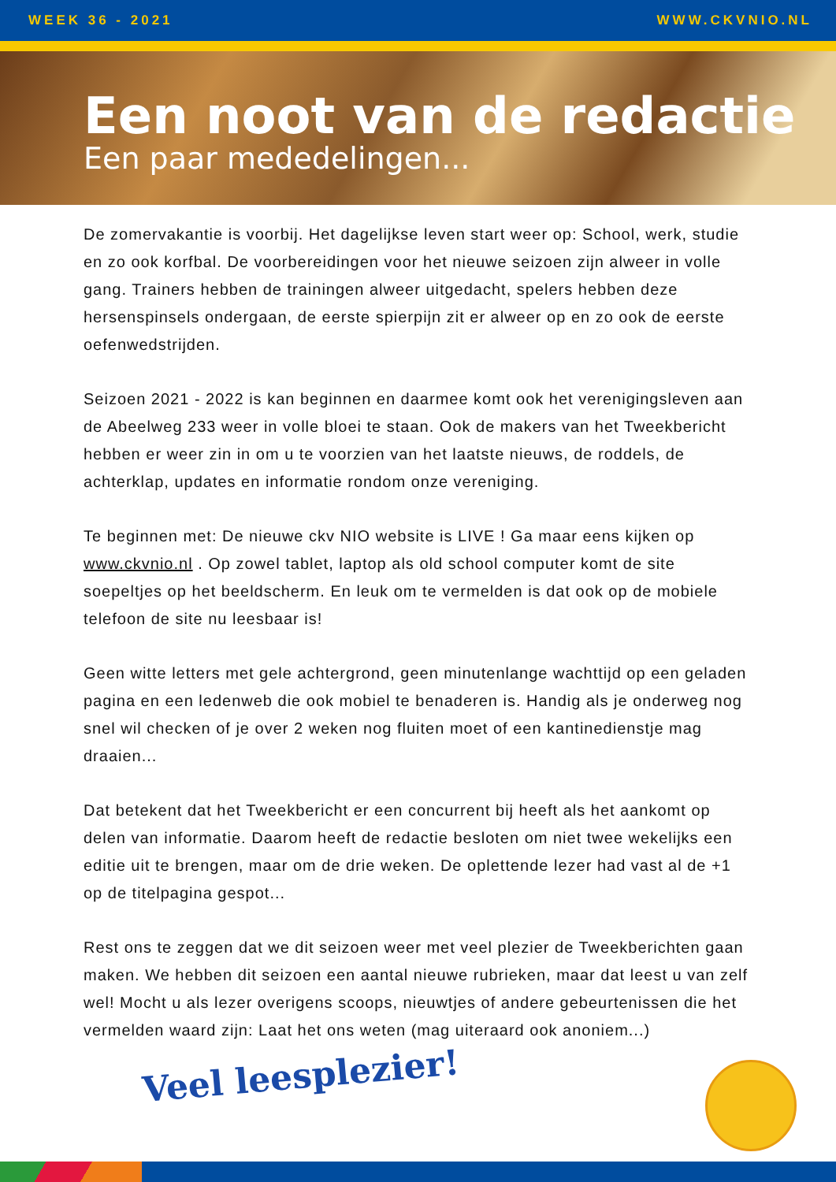WEEK 36 - 2021 WWW.CKVNIO.NL
Een noot van de redactie
Een paar mededelingen...
De zomervakantie is voorbij. Het dagelijkse leven start weer op: School, werk, studie en zo ook korfbal. De voorbereidingen voor het nieuwe seizoen zijn alweer in volle gang. Trainers hebben de trainingen alweer uitgedacht, spelers hebben deze hersenspinsels ondergaan, de eerste spierpijn zit er alweer op en zo ook de eerste oefenwedstrijden.
Seizoen 2021 - 2022 is kan beginnen en daarmee komt ook het verenigingsleven aan de Abeelweg 233 weer in volle bloei te staan. Ook de makers van het Tweekbericht hebben er weer zin in om u te voorzien van het laatste nieuws, de roddels, de achterklap, updates en informatie rondom onze vereniging.
Te beginnen met: De nieuwe ckv NIO website is LIVE ! Ga maar eens kijken op www.ckvnio.nl . Op zowel tablet, laptop als old school computer komt de site soepeltjes op het beeldscherm. En leuk om te vermelden is dat ook op de mobiele telefoon de site nu leesbaar is!
Geen witte letters met gele achtergrond, geen minutenlange wachttijd op een geladen pagina en een ledenweb die ook mobiel te benaderen is. Handig als je onderweg nog snel wil checken of je over 2 weken nog fluiten moet of een kantinedienstje mag draaien...
Dat betekent dat het Tweekbericht er een concurrent bij heeft als het aankomt op delen van informatie. Daarom heeft de redactie besloten om niet twee wekelijks een editie uit te brengen, maar om de drie weken. De oplettende lezer had vast al de +1 op de titelpagina gespot...
Rest ons te zeggen dat we dit seizoen weer met veel plezier de Tweekberichten gaan maken. We hebben dit seizoen een aantal nieuwe rubrieken, maar dat leest u van zelf wel! Mocht u als lezer overigens scoops, nieuwtjes of andere gebeurtenissen die het vermelden waard zijn: Laat het ons weten (mag uiteraard ook anoniem...)
Veel leesplezier!